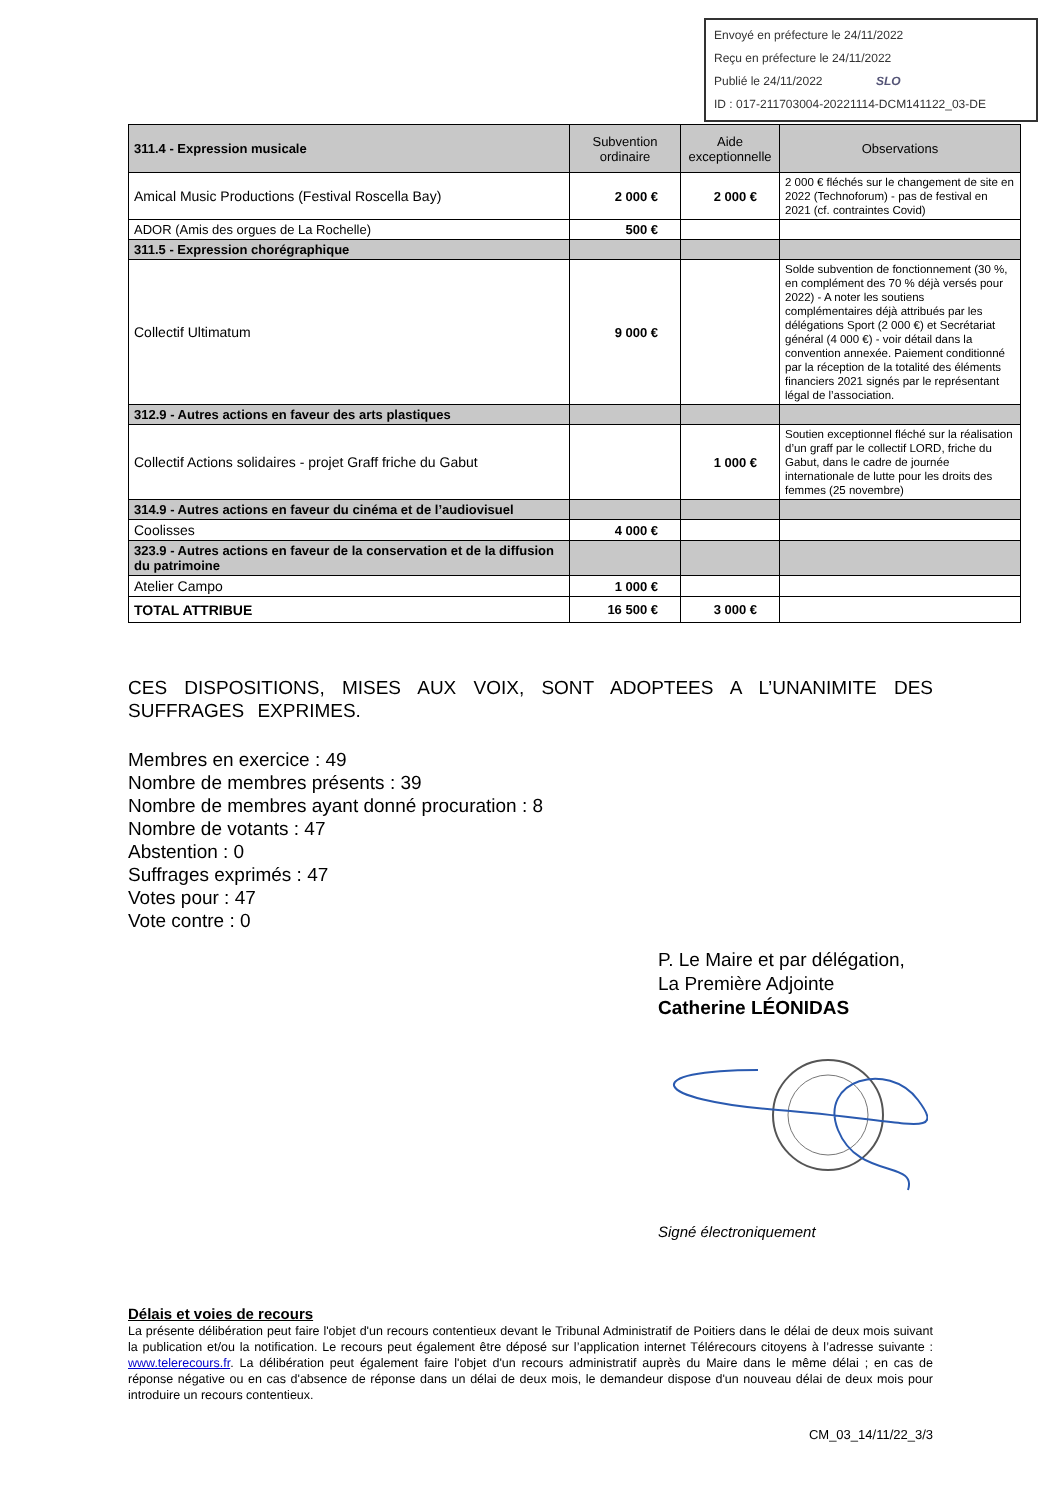Envoyé en préfecture le 24/11/2022
Reçu en préfecture le 24/11/2022
Publié le 24/11/2022 SLO
ID : 017-211703004-20221114-DCM141122_03-DE
| 311.4 - Expression musicale | Subvention ordinaire | Aide exceptionnelle | Observations |
| --- | --- | --- | --- |
| Amical Music Productions (Festival Roscella Bay) | 2 000 € | 2 000 € | 2 000 € fléchés sur le changement de site en 2022 (Technoforum) - pas de festival en 2021 (cf. contraintes Covid) |
| ADOR (Amis des orgues de La Rochelle) | 500 € | | |
| 311.5 - Expression chorégraphique | | | |
| Collectif Ultimatum | 9 000 € | | Solde subvention de fonctionnement (30 %, en complément des 70 % déjà versés pour 2022) - A noter les soutiens complémentaires déjà attribués par les délégations Sport (2 000 €) et Secrétariat général (4 000 €) - voir détail dans la convention annexée. Paiement conditionné par la réception de la totalité des éléments financiers 2021 signés par le représentant légal de l’association. |
| 312.9 - Autres actions en faveur des arts plastiques | | | |
| Collectif Actions solidaires - projet Graff friche du Gabut | | 1 000 € | Soutien exceptionnel fléché sur la réalisation d’un graff par le collectif LORD, friche du Gabut, dans le cadre de journée internationale de lutte pour les droits des femmes (25 novembre) |
| 314.9 - Autres actions en faveur du cinéma et de l’audiovisuel | | | |
| Coolisses | 4 000 € | | |
| 323.9 - Autres actions en faveur de la conservation et de la diffusion du patrimoine | | | |
| Atelier Campo | 1 000 € | | |
| TOTAL ATTRIBUE | 16 500 € | 3 000 € | |
CES DISPOSITIONS, MISES AUX VOIX, SONT ADOPTEES A L’UNANIMITE DES SUFFRAGES EXPRIMES.
Membres en exercice : 49
Nombre de membres présents : 39
Nombre de membres ayant donné procuration : 8
Nombre de votants : 47
Abstention : 0
Suffrages exprimés : 47
Votes pour : 47
Vote contre : 0
P. Le Maire et par délégation,
La Première Adjointe
Catherine LÉONIDAS
Signé électroniquement
Délais et voies de recours
La présente délibération peut faire l'objet d'un recours contentieux devant le Tribunal Administratif de Poitiers dans le délai de deux mois suivant la publication et/ou la notification. Le recours peut également être déposé sur l’application internet Télérecours citoyens à l’adresse suivante : www.telerecours.fr. La délibération peut également faire l'objet d'un recours administratif auprès du Maire dans le même délai ; en cas de réponse négative ou en cas d'absence de réponse dans un délai de deux mois, le demandeur dispose d'un nouveau délai de deux mois pour introduire un recours contentieux.
CM_03_14/11/22_3/3